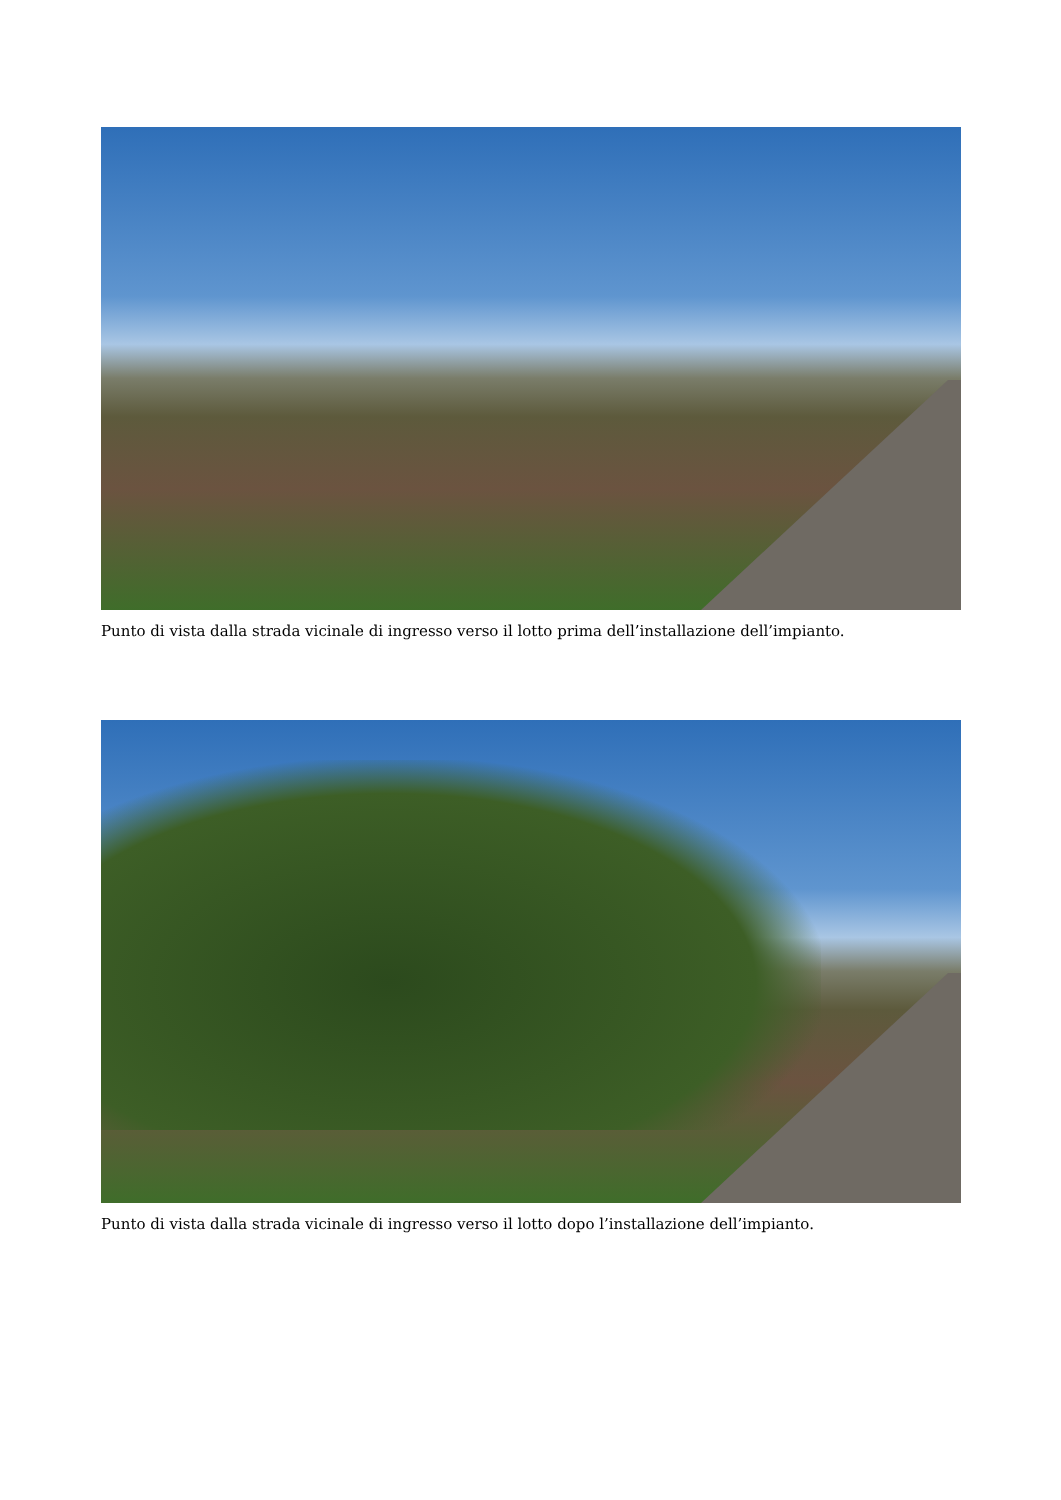Punto di vista dalla strada vicinale di ingresso verso il lotto prima dell’installazione dell’impianto.
Punto di vista dalla strada vicinale di ingresso verso il lotto dopo l’installazione dell’impianto.